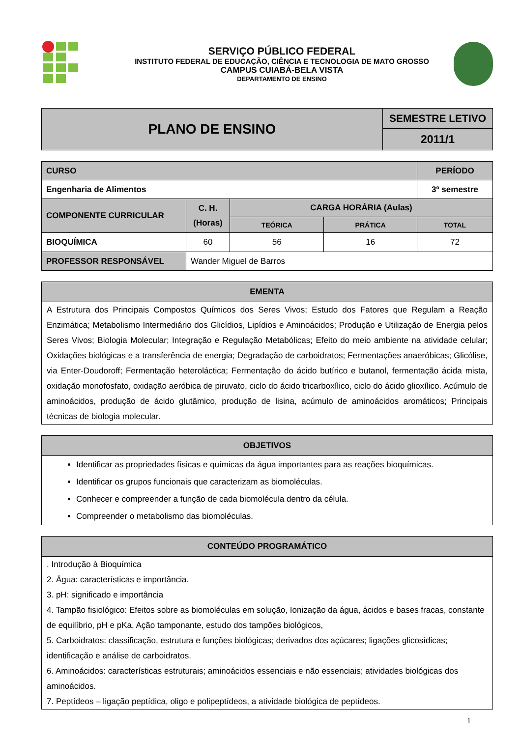SERVIÇO PÚBLICO FEDERAL
INSTITUTO FEDERAL DE EDUCAÇÃO, CIÊNCIA E TECNOLOGIA DE MATO GROSSO
CAMPUS CUIABÁ-BELA VISTA
DEPARTAMENTO DE ENSINO
| PLANO DE ENSINO | SEMESTRE LETIVO |
| | 2011/1 |
| CURSO | | | | | PERÍODO |
| Engenharia de Alimentos | | | | | 3º semestre |
| COMPONENTE CURRICULAR | | C. H. (Horas) | CARGA HORÁRIA (Aulas) | | |
| | | | TEÓRICA | PRÁTICA | TOTAL |
| BIOQUÍMICA | | 60 | 56 | 16 | 72 |
| PROFESSOR RESPONSÁVEL | Wander Miguel de Barros | | | | |
| EMENTA |
| A Estrutura dos Principais Compostos Químicos dos Seres Vivos; Estudo dos Fatores que Regulam a Reação Enzimática; Metabolismo Intermediário dos Glicídios, Lipídios e Aminoácidos; Produção e Utilização de Energia pelos Seres Vivos; Biologia Molecular; Integração e Regulação Metabólicas; Efeito do meio ambiente na atividade celular; Oxidações biológicas e a transferência de energia; Degradação de carboidratos; Fermentações anaeróbicas; Glicólise, via Enter-Doudoroff; Fermentação heteroláctica; Fermentação do ácido butírico e butanol, fermentação ácida mista, oxidação monofosfato, oxidação aeróbica de piruvato, ciclo do ácido tricarboxílico, ciclo do ácido glioxílico. Acúmulo de aminoácidos, produção de ácido glutâmico, produção de lisina, acúmulo de aminoácidos aromáticos; Principais técnicas de biologia molecular. |
| OBJETIVOS |
| Identificar as propriedades físicas e químicas da água importantes para as reações bioquímicas. Identificar os grupos funcionais que caracterizam as biomoléculas. Conhecer e compreender a função de cada biomolécula dentro da célula. Compreender o metabolismo das biomoléculas. |
| CONTEÚDO PROGRAMÁTICO |
| . Introdução à Bioquímica 2. Água: características e importância. 3. pH: significado e importância 4. Tampão fisiológico: Efeitos sobre as biomoléculas em solução, Ionização da água, ácidos e bases fracas, constante de equilíbrio, pH e pKa, Ação tamponante, estudo dos tampões biológicos, 5. Carboidratos: classificação, estrutura e funções biológicas; derivados dos açúcares; ligações glicosídicas; identificação e análise de carboidratos. 6. Aminoácidos: características estruturais; aminoácidos essenciais e não essenciais; atividades biológicas dos aminoácidos. 7. Peptídeos – ligação peptídica, oligo e polipeptídeos, a atividade biológica de peptídeos. |
1